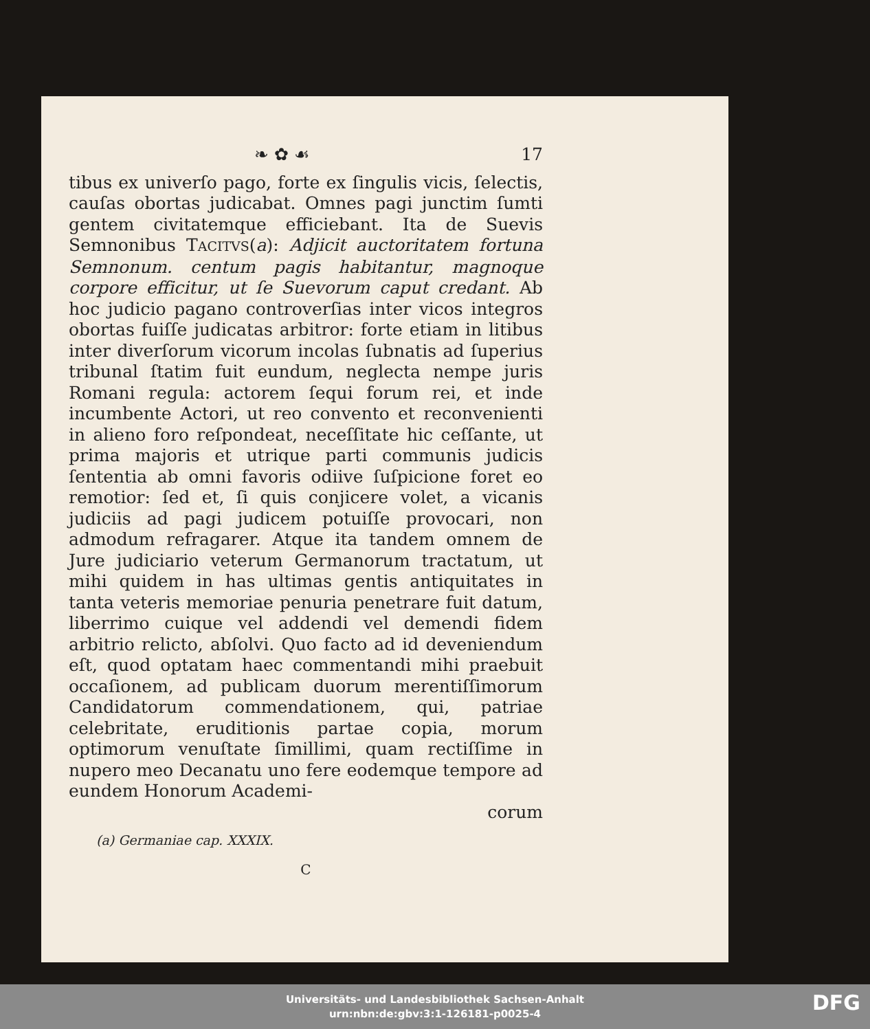❧ ✿ ☙ 17
tibus ex univerſo pago, forte ex ſingulis vicis, ſelectis, cauſas obortas judicabat. Omnes pagi junctim ſumti gentem civitatemque efficiebant. Ita de Suevis Semnonibus TACITVS(a): Adjicit auctoritatem fortuna Semnonum. centum pagis habitantur, magnoque corpore efficitur, ut ſe Suevorum caput credant. Ab hoc judicio pagano controverſias inter vicos integros obortas fuiſſe judicatas arbitror: forte etiam in litibus inter diverſorum vicorum incolas ſubnatis ad ſuperius tribunal ſtatim fuit eundum, neglecta nempe juris Romani regula: actorem ſequi forum rei, et inde incumbente Actori, ut reo convento et reconvenienti in alieno foro reſpondeat, neceſſitate hic ceſſante, ut prima majoris et utrique parti communis judicis ſententia ab omni favoris odiive ſuſpicione foret eo remotior: ſed et, ſi quis conjicere volet, a vicanis judiciis ad pagi judicem potuiſſe provocari, non admodum refragarer. Atque ita tandem omnem de Jure judiciario veterum Germanorum tractatum, ut mihi quidem in has ultimas gentis antiquitates in tanta veteris memoriae penuria penetrare fuit datum, liberrimo cuique vel addendi vel demendi fidem arbitrio relicto, abſolvi. Quo facto ad id deveniendum eſt, quod optatam haec commentandi mihi praebuit occaſionem, ad publicam duorum merentiſſimorum Candidatorum commendationem, qui, patriae celebritate, eruditionis partae copia, morum optimorum venuſtate ſimillimi, quam rectiſſime in nupero meo Decanatu uno fere eodemque tempore ad eundem Honorum Academi-
corum
(a) Germaniae cap. XXXIX.
C
Universitäts- und Landesbibliothek Sachsen-Anhalt
urn:nbn:de:gbv:3:1-126181-p0025-4
DFG